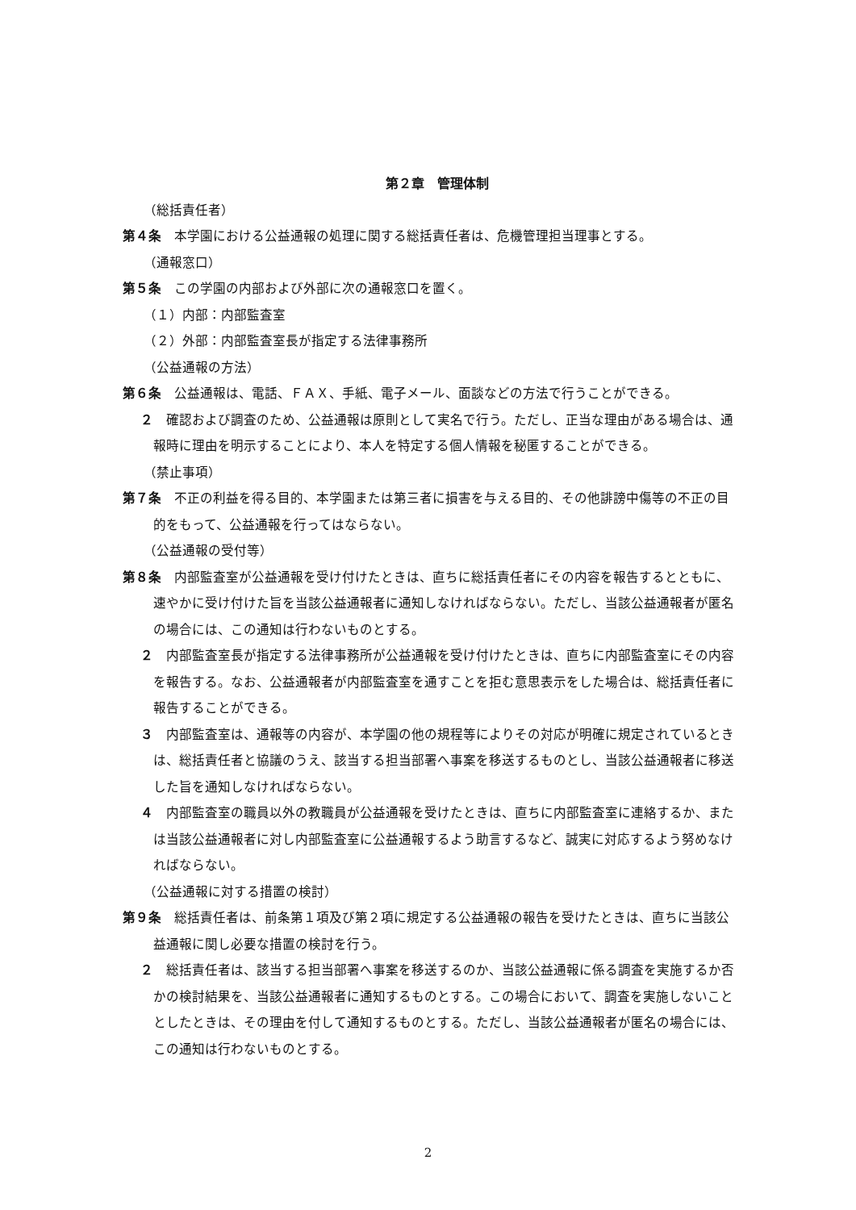第２章　管理体制
（総括責任者）
第４条　本学園における公益通報の処理に関する総括責任者は、危機管理担当理事とする。
（通報窓口）
第５条　この学園の内部および外部に次の通報窓口を置く。
（１）内部：内部監査室
（２）外部：内部監査室長が指定する法律事務所
（公益通報の方法）
第６条　公益通報は、電話、ＦＡＸ、手紙、電子メール、面談などの方法で行うことができる。
２　確認および調査のため、公益通報は原則として実名で行う。ただし、正当な理由がある場合は、通報時に理由を明示することにより、本人を特定する個人情報を秘匿することができる。
（禁止事項）
第７条　不正の利益を得る目的、本学園または第三者に損害を与える目的、その他誹謗中傷等の不正の目的をもって、公益通報を行ってはならない。
（公益通報の受付等）
第８条　内部監査室が公益通報を受け付けたときは、直ちに総括責任者にその内容を報告するとともに、速やかに受け付けた旨を当該公益通報者に通知しなければならない。ただし、当該公益通報者が匿名の場合には、この通知は行わないものとする。
２　内部監査室長が指定する法律事務所が公益通報を受け付けたときは、直ちに内部監査室にその内容を報告する。なお、公益通報者が内部監査室を通すことを拒む意思表示をした場合は、総括責任者に報告することができる。
３　内部監査室は、通報等の内容が、本学園の他の規程等によりその対応が明確に規定されているときは、総括責任者と協議のうえ、該当する担当部署へ事案を移送するものとし、当該公益通報者に移送した旨を通知しなければならない。
４　内部監査室の職員以外の教職員が公益通報を受けたときは、直ちに内部監査室に連絡するか、または当該公益通報者に対し内部監査室に公益通報するよう助言するなど、誠実に対応するよう努めなければならない。
（公益通報に対する措置の検討）
第９条　総括責任者は、前条第１項及び第２項に規定する公益通報の報告を受けたときは、直ちに当該公益通報に関し必要な措置の検討を行う。
２　総括責任者は、該当する担当部署へ事案を移送するのか、当該公益通報に係る調査を実施するか否かの検討結果を、当該公益通報者に通知するものとする。この場合において、調査を実施しないこととしたときは、その理由を付して通知するものとする。ただし、当該公益通報者が匿名の場合には、この通知は行わないものとする。
2